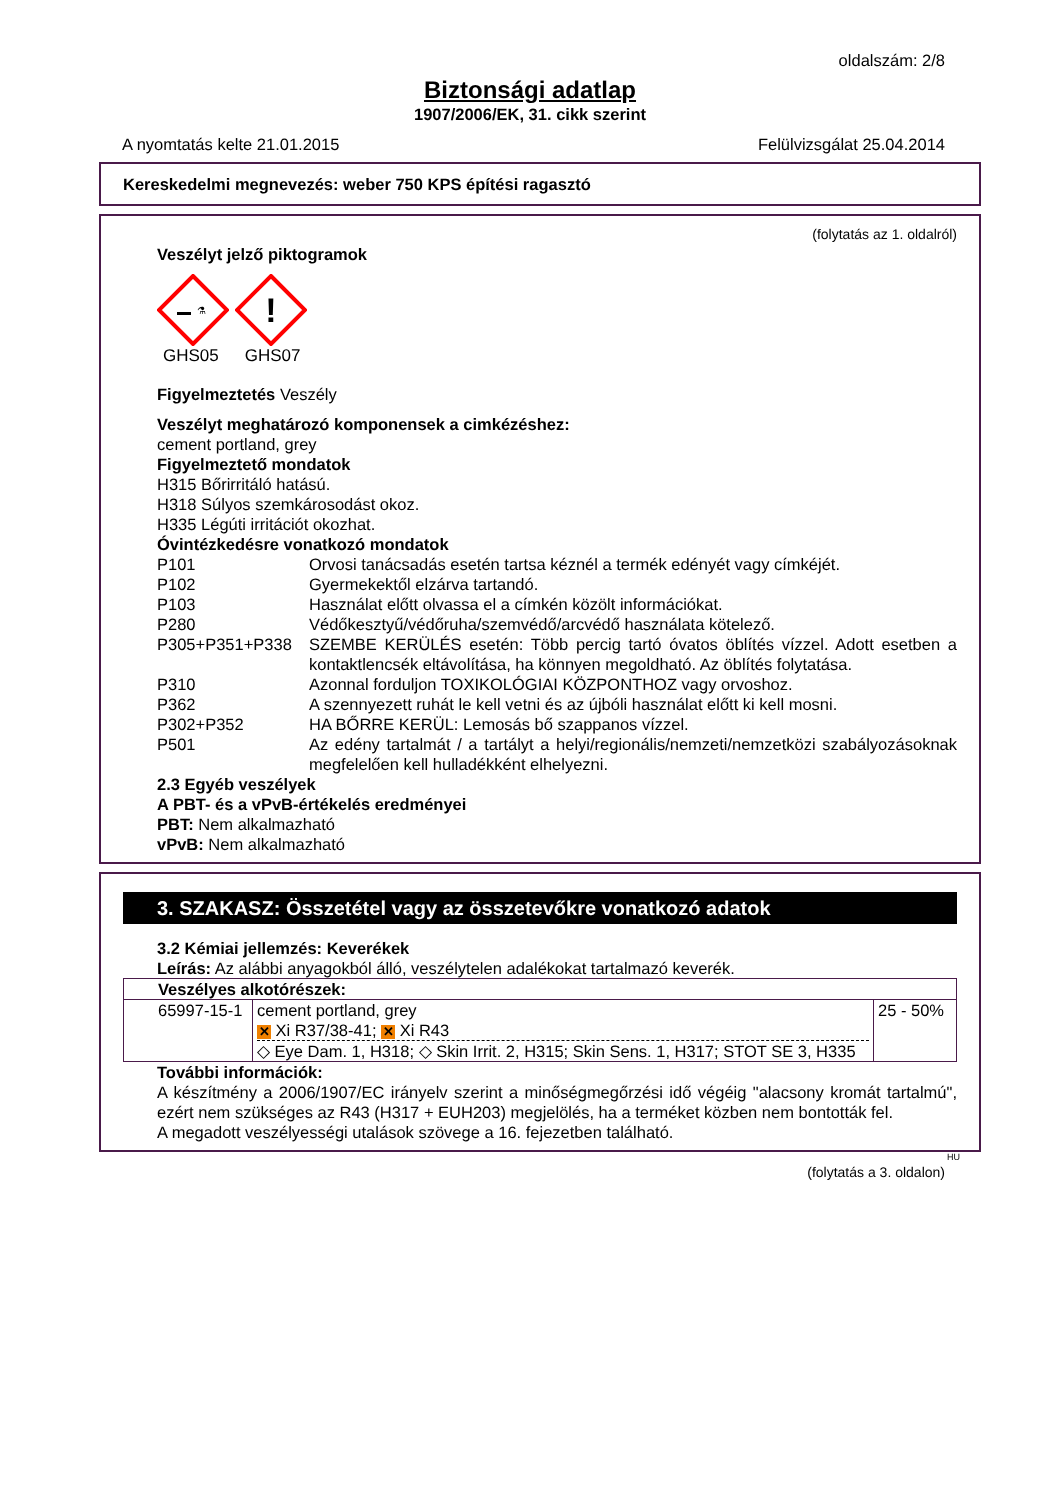oldalszám: 2/8
Biztonsági adatlap
1907/2006/EK, 31. cikk szerint
A nyomtatás kelte 21.01.2015 Felülvizsgálat 25.04.2014
Kereskedelmi megnevezés: weber 750 KPS építési ragasztó
(folytatás az 1. oldalról)
Veszélyt jelző piktogramok
⚗
!
GHS05 GHS07
Figyelmeztetés Veszély
Veszélyt meghatározó komponensek a cimkézéshez:
cement portland, grey
Figyelmeztető mondatok
H315 Bőrirritáló hatású.
H318 Súlyos szemkárosodást okoz.
H335 Légúti irritációt okozhat.
Óvintézkedésre vonatkozó mondatok
P101 Orvosi tanácsadás esetén tartsa kéznél a termék edényét vagy címkéjét.
P102 Gyermekektől elzárva tartandó.
P103 Használat előtt olvassa el a címkén közölt információkat.
P280 Védőkesztyű/védőruha/szemvédő/arcvédő használata kötelező.
P305+P351+P338 SZEMBE KERÜLÉS esetén: Több percig tartó óvatos öblítés vízzel. Adott esetben a kontaktlencsék eltávolítása, ha könnyen megoldható. Az öblítés folytatása.
P310 Azonnal forduljon TOXIKOLÓGIAI KÖZPONTHOZ vagy orvoshoz.
P362 A szennyezett ruhát le kell vetni és az újbóli használat előtt ki kell mosni.
P302+P352 HA BŐRRE KERÜL: Lemosás bő szappanos vízzel.
P501 Az edény tartalmát / a tartályt a helyi/regionális/nemzeti/nemzetközi szabályozásoknak megfelelően kell hulladékként elhelyezni.
2.3 Egyéb veszélyek
A PBT- és a vPvB-értékelés eredményei
PBT: Nem alkalmazható
vPvB: Nem alkalmazható
3. SZAKASZ: Összetétel vagy az összetevőkre vonatkozó adatok
3.2 Kémiai jellemzés: Keverékek
Leírás: Az alábbi anyagokból álló, veszélytelen adalékokat tartalmazó keverék.
| Veszélyes alkotórészek: | | |
| 65997-15-1 | cement portland, grey ✕ Xi R37/38-41; ✕ Xi R43 ◇ Eye Dam. 1, H318; ◇ Skin Irrit. 2, H315; Skin Sens. 1, H317; STOT SE 3, H335 | 25 - 50% |
További információk:
A készítmény a 2006/1907/EC irányelv szerint a minőségmegőrzési idő végéig "alacsony kromát tartalmú", ezért nem szükséges az R43 (H317 + EUH203) megjelölés, ha a terméket közben nem bontották fel.
A megadott veszélyességi utalások szövege a 16. fejezetben található.
HU
(folytatás a 3. oldalon)